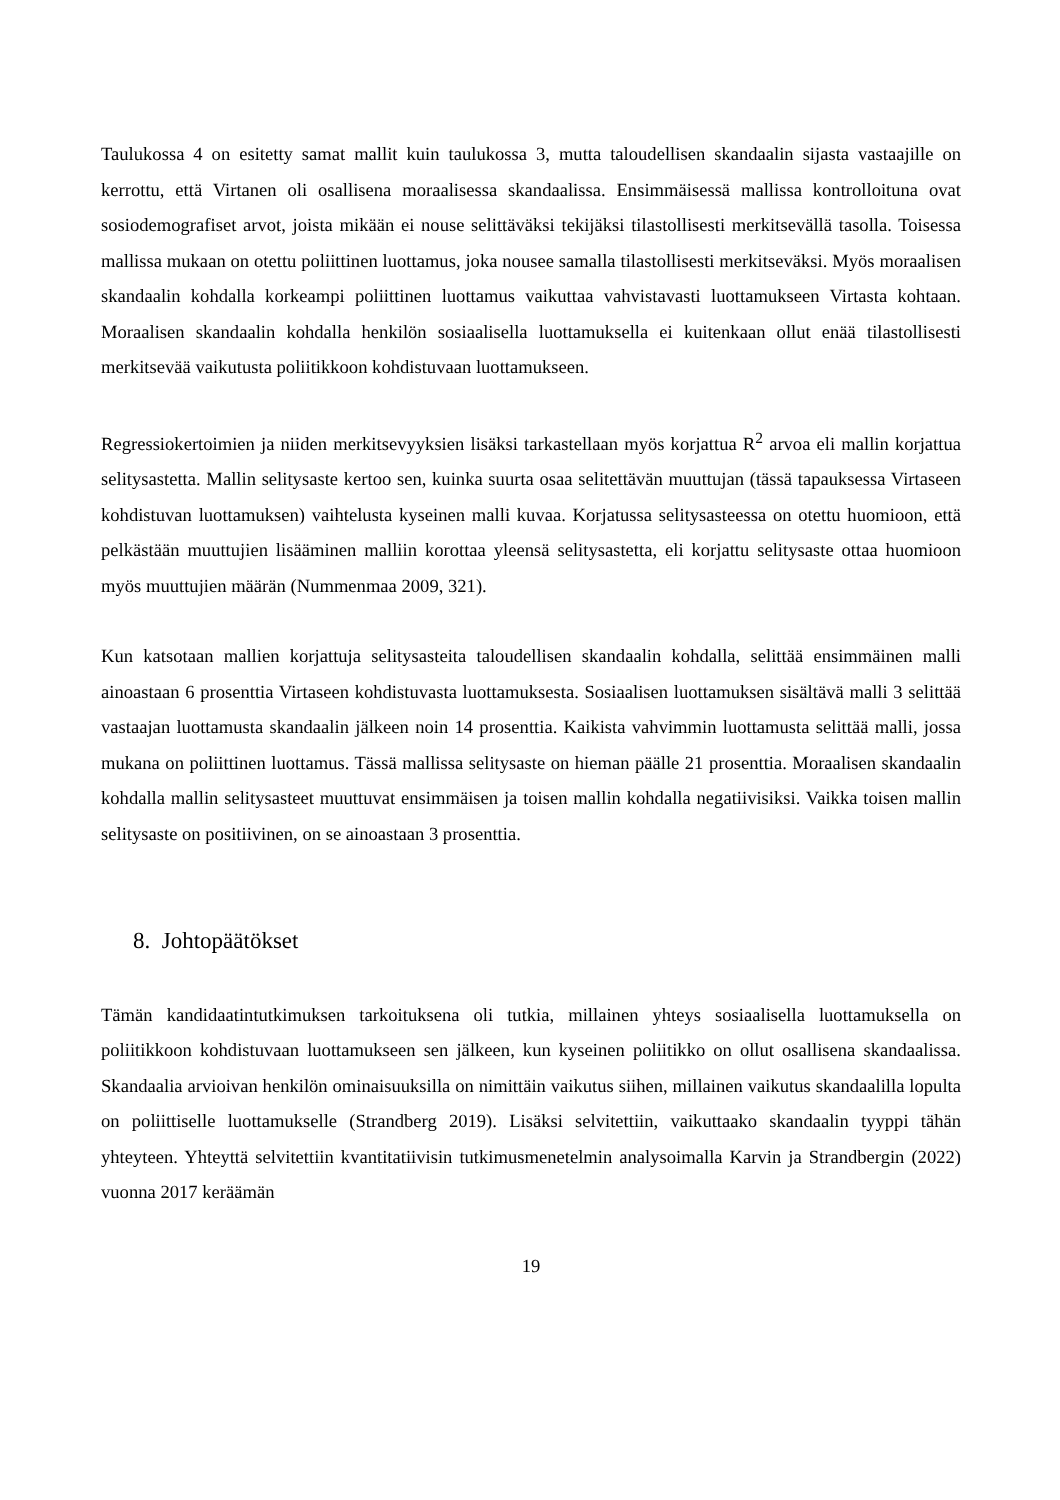Taulukossa 4 on esitetty samat mallit kuin taulukossa 3, mutta taloudellisen skandaalin sijasta vastaajille on kerrottu, että Virtanen oli osallisena moraalisessa skandaalissa. Ensimmäisessä mallissa kontrolloituna ovat sosiodemografiset arvot, joista mikään ei nouse selittäväksi tekijäksi tilastollisesti merkitsevällä tasolla. Toisessa mallissa mukaan on otettu poliittinen luottamus, joka nousee samalla tilastollisesti merkitseväksi. Myös moraalisen skandaalin kohdalla korkeampi poliittinen luottamus vaikuttaa vahvistavasti luottamukseen Virtasta kohtaan. Moraalisen skandaalin kohdalla henkilön sosiaalisella luottamuksella ei kuitenkaan ollut enää tilastollisesti merkitsevää vaikutusta poliitikkoon kohdistuvaan luottamukseen.
Regressiokertoimien ja niiden merkitsevyyksien lisäksi tarkastellaan myös korjattua R<sup>2</sup> arvoa eli mallin korjattua selitysastetta. Mallin selitysaste kertoo sen, kuinka suurta osaa selitettävän muuttujan (tässä tapauksessa Virtaseen kohdistuvan luottamuksen) vaihtelusta kyseinen malli kuvaa. Korjatussa selitysasteessa on otettu huomioon, että pelkästään muuttujien lisääminen malliin korottaa yleensä selitysastetta, eli korjattu selitysaste ottaa huomioon myös muuttujien määrän (Nummenmaa 2009, 321).
Kun katsotaan mallien korjattuja selitysasteita taloudellisen skandaalin kohdalla, selittää ensimmäinen malli ainoastaan 6 prosenttia Virtaseen kohdistuvasta luottamuksesta. Sosiaalisen luottamuksen sisältävä malli 3 selittää vastaajan luottamusta skandaalin jälkeen noin 14 prosenttia. Kaikista vahvimmin luottamusta selittää malli, jossa mukana on poliittinen luottamus. Tässä mallissa selitysaste on hieman päälle 21 prosenttia. Moraalisen skandaalin kohdalla mallin selitysasteet muuttuvat ensimmäisen ja toisen mallin kohdalla negatiivisiksi. Vaikka toisen mallin selitysaste on positiivinen, on se ainoastaan 3 prosenttia.
8. Johtopäätökset
Tämän kandidaatintutkimuksen tarkoituksena oli tutkia, millainen yhteys sosiaalisella luottamuksella on poliitikkoon kohdistuvaan luottamukseen sen jälkeen, kun kyseinen poliitikko on ollut osallisena skandaalissa. Skandaalia arvioivan henkilön ominaisuuksilla on nimittäin vaikutus siihen, millainen vaikutus skandaalilla lopulta on poliittiselle luottamukselle (Strandberg 2019). Lisäksi selvitettiin, vaikuttaako skandaalin tyyppi tähän yhteyteen. Yhteyttä selvitettiin kvantitatiivisin tutkimusmenetelmin analysoimalla Karvin ja Strandbergin (2022) vuonna 2017 keräämän
19